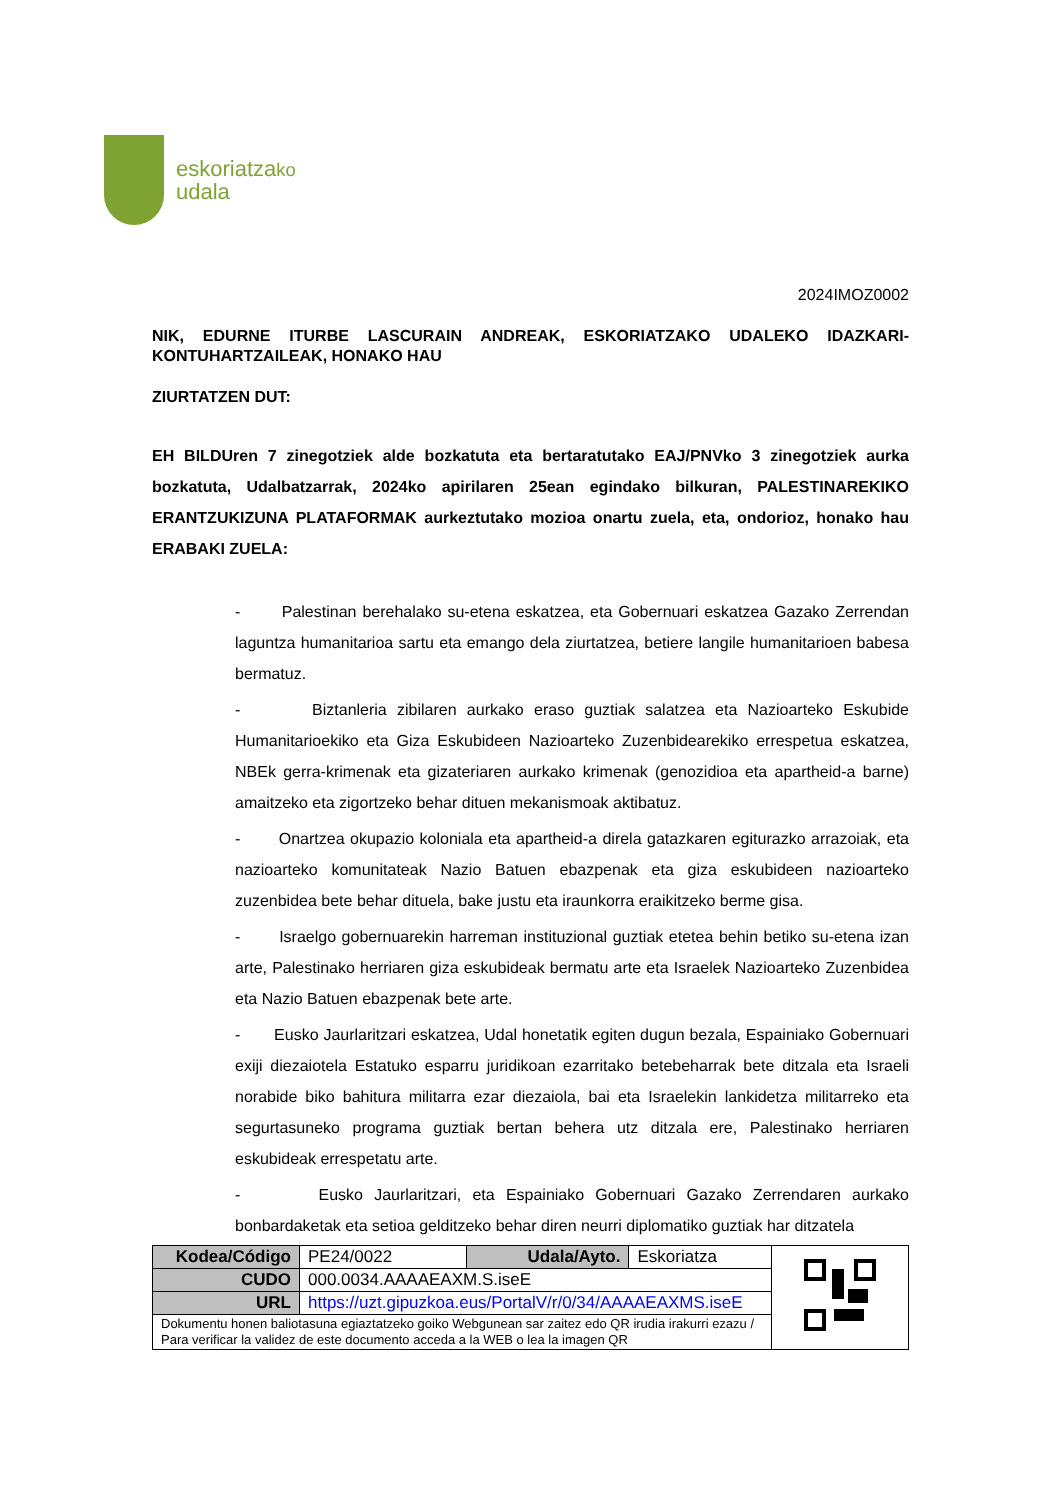eskoriatzako
udala
2024IMOZ0002
NIK, EDURNE ITURBE LASCURAIN ANDREAK, ESKORIATZAKO UDALEKO IDAZKARI-KONTUHARTZAILEAK, HONAKO HAU
ZIURTATZEN DUT:
EH BILDUren 7 zinegotziek alde bozkatuta eta bertaratutako EAJ/PNVko 3 zinegotziek aurka bozkatuta, Udalbatzarrak, 2024ko apirilaren 25ean egindako bilkuran, PALESTINAREKIKO ERANTZUKIZUNA PLATAFORMAK aurkeztutako mozioa onartu zuela, eta, ondorioz, honako hau ERABAKI ZUELA:
- Palestinan berehalako su-etena eskatzea, eta Gobernuari eskatzea Gazako Zerrendan laguntza humanitarioa sartu eta emango dela ziurtatzea, betiere langile humanitarioen babesa bermatuz.
- Biztanleria zibilaren aurkako eraso guztiak salatzea eta Nazioarteko Eskubide Humanitarioekiko eta Giza Eskubideen Nazioarteko Zuzenbidearekiko errespetua eskatzea, NBEk gerra-krimenak eta gizateriaren aurkako krimenak (genozidioa eta apartheid-a barne) amaitzeko eta zigortzeko behar dituen mekanismoak aktibatuz.
- Onartzea okupazio koloniala eta apartheid-a direla gatazkaren egiturazko arrazoiak, eta nazioarteko komunitateak Nazio Batuen ebazpenak eta giza eskubideen nazioarteko zuzenbidea bete behar dituela, bake justu eta iraunkorra eraikitzeko berme gisa.
- Israelgo gobernuarekin harreman instituzional guztiak etetea behin betiko su-etena izan arte, Palestinako herriaren giza eskubideak bermatu arte eta Israelek Nazioarteko Zuzenbidea eta Nazio Batuen ebazpenak bete arte.
- Eusko Jaurlaritzari eskatzea, Udal honetatik egiten dugun bezala, Espainiako Gobernuari exiji diezaiotela Estatuko esparru juridikoan ezarritako betebeharrak bete ditzala eta Israeli norabide biko bahitura militarra ezar diezaiola, bai eta Israelekin lankidetza militarreko eta segurtasuneko programa guztiak bertan behera utz ditzala ere, Palestinako herriaren eskubideak errespetatu arte.
- Eusko Jaurlaritzari, eta Espainiako Gobernuari Gazako Zerrendaren aurkako bonbardaketak eta setioa gelditzeko behar diren neurri diplomatiko guztiak har ditzatela
| Kodea/Código | PE24/0022 | Udala/Ayto. | Eskoriatza | |
| CUDO | 000.0034.AAAAEAXM.S.iseE | | | |
| URL | https://uzt.gipuzkoa.eus/PortalV/r/0/34/AAAAEAXMS.iseE | | | |
| Dokumentu honen baliotasuna egiaztatzeko goiko Webgunean sar zaitez edo QR irudia irakurri ezazu / Para verificar la validez de este documento acceda a la WEB o lea la imagen QR | | | | |